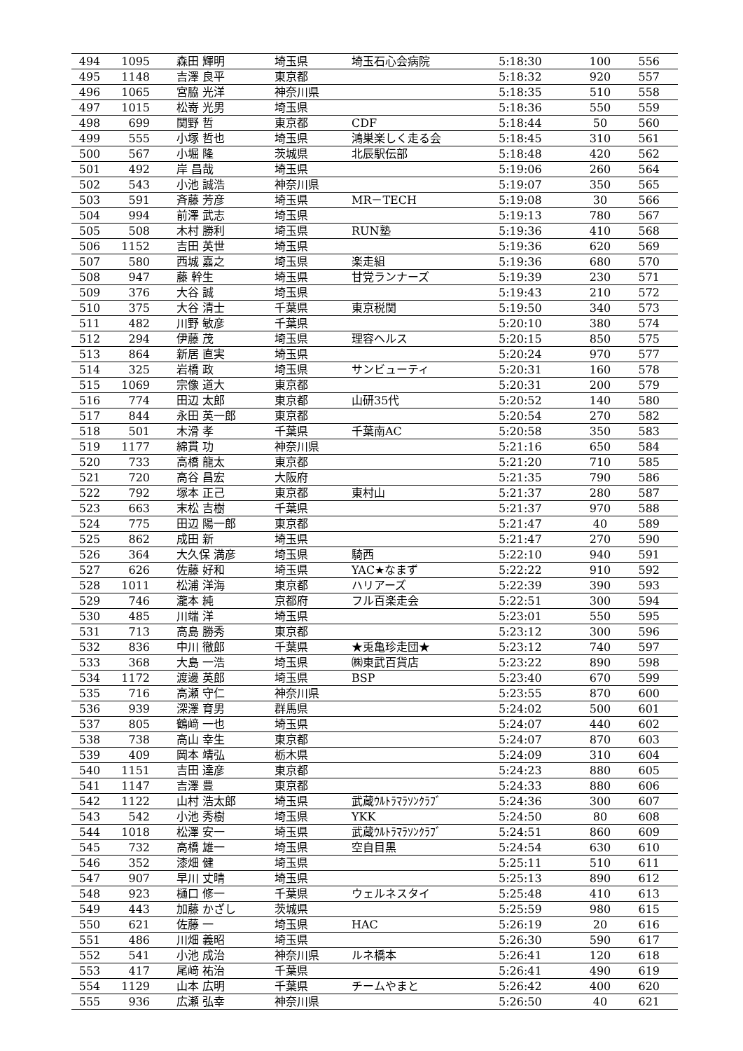| 494 | 1095 | 森田 輝明 | 埼玉県 | 埼玉石心会病院 | 5:18:30 | 100 | 556 |
| 495 | 1148 | 吉澤 良平 | 東京都 | | 5:18:32 | 920 | 557 |
| 496 | 1065 | 宮脇 光洋 | 神奈川県 | | 5:18:35 | 510 | 558 |
| 497 | 1015 | 松嵜 光男 | 埼玉県 | | 5:18:36 | 550 | 559 |
| 498 | 699 | 関野 哲 | 東京都 | CDF | 5:18:44 | 50 | 560 |
| 499 | 555 | 小塚 哲也 | 埼玉県 | 鴻巣楽しく走る会 | 5:18:45 | 310 | 561 |
| 500 | 567 | 小堀 隆 | 茨城県 | 北辰駅伝部 | 5:18:48 | 420 | 562 |
| 501 | 492 | 岸 昌哉 | 埼玉県 | | 5:19:06 | 260 | 564 |
| 502 | 543 | 小池 誠浩 | 神奈川県 | | 5:19:07 | 350 | 565 |
| 503 | 591 | 斉藤 芳彦 | 埼玉県 | MR－TECH | 5:19:08 | 30 | 566 |
| 504 | 994 | 前澤 武志 | 埼玉県 | | 5:19:13 | 780 | 567 |
| 505 | 508 | 木村 勝利 | 埼玉県 | RUN塾 | 5:19:36 | 410 | 568 |
| 506 | 1152 | 吉田 英世 | 埼玉県 | | 5:19:36 | 620 | 569 |
| 507 | 580 | 西城 嘉之 | 埼玉県 | 楽走組 | 5:19:36 | 680 | 570 |
| 508 | 947 | 藤 幹生 | 埼玉県 | 甘党ランナーズ | 5:19:39 | 230 | 571 |
| 509 | 376 | 大谷 誠 | 埼玉県 | | 5:19:43 | 210 | 572 |
| 510 | 375 | 大谷 清士 | 千葉県 | 東京税関 | 5:19:50 | 340 | 573 |
| 511 | 482 | 川野 敏彦 | 千葉県 | | 5:20:10 | 380 | 574 |
| 512 | 294 | 伊藤 茂 | 埼玉県 | 理容ヘルス | 5:20:15 | 850 | 575 |
| 513 | 864 | 新居 直実 | 埼玉県 | | 5:20:24 | 970 | 577 |
| 514 | 325 | 岩橋 政 | 埼玉県 | サンビューティ | 5:20:31 | 160 | 578 |
| 515 | 1069 | 宗像 道大 | 東京都 | | 5:20:31 | 200 | 579 |
| 516 | 774 | 田辺 太郎 | 東京都 | 山研35代 | 5:20:52 | 140 | 580 |
| 517 | 844 | 永田 英一郎 | 東京都 | | 5:20:54 | 270 | 582 |
| 518 | 501 | 木滑 孝 | 千葉県 | 千葉南AC | 5:20:58 | 350 | 583 |
| 519 | 1177 | 綿貫 功 | 神奈川県 | | 5:21:16 | 650 | 584 |
| 520 | 733 | 高橋 龍太 | 東京都 | | 5:21:20 | 710 | 585 |
| 521 | 720 | 高谷 昌宏 | 大阪府 | | 5:21:35 | 790 | 586 |
| 522 | 792 | 塚本 正己 | 東京都 | 東村山 | 5:21:37 | 280 | 587 |
| 523 | 663 | 末松 吉樹 | 千葉県 | | 5:21:37 | 970 | 588 |
| 524 | 775 | 田辺 陽一郎 | 東京都 | | 5:21:47 | 40 | 589 |
| 525 | 862 | 成田 新 | 埼玉県 | | 5:21:47 | 270 | 590 |
| 526 | 364 | 大久保 満彦 | 埼玉県 | 騎西 | 5:22:10 | 940 | 591 |
| 527 | 626 | 佐藤 好和 | 埼玉県 | YAC★なまず | 5:22:22 | 910 | 592 |
| 528 | 1011 | 松浦 洋海 | 東京都 | ハリアーズ | 5:22:39 | 390 | 593 |
| 529 | 746 | 瀧本 純 | 京都府 | フル百楽走会 | 5:22:51 | 300 | 594 |
| 530 | 485 | 川端 洋 | 埼玉県 | | 5:23:01 | 550 | 595 |
| 531 | 713 | 高島 勝秀 | 東京都 | | 5:23:12 | 300 | 596 |
| 532 | 836 | 中川 徹郎 | 千葉県 | ★兎亀珍走団★ | 5:23:12 | 740 | 597 |
| 533 | 368 | 大島 一浩 | 埼玉県 | ㈱東武百貨店 | 5:23:22 | 890 | 598 |
| 534 | 1172 | 渡邊 英郎 | 埼玉県 | BSP | 5:23:40 | 670 | 599 |
| 535 | 716 | 高瀬 守仁 | 神奈川県 | | 5:23:55 | 870 | 600 |
| 536 | 939 | 深澤 育男 | 群馬県 | | 5:24:02 | 500 | 601 |
| 537 | 805 | 鶴﨑 一也 | 埼玉県 | | 5:24:07 | 440 | 602 |
| 538 | 738 | 高山 幸生 | 東京都 | | 5:24:07 | 870 | 603 |
| 539 | 409 | 岡本 靖弘 | 栃木県 | | 5:24:09 | 310 | 604 |
| 540 | 1151 | 吉田 達彦 | 東京都 | | 5:24:23 | 880 | 605 |
| 541 | 1147 | 吉澤 豊 | 東京都 | | 5:24:33 | 880 | 606 |
| 542 | 1122 | 山村 浩太郎 | 埼玉県 | 武蔵ｳﾙﾄﾗﾏﾗｿﾝｸﾗﾌﾞ | 5:24:36 | 300 | 607 |
| 543 | 542 | 小池 秀樹 | 埼玉県 | YKK | 5:24:50 | 80 | 608 |
| 544 | 1018 | 松澤 安一 | 埼玉県 | 武蔵ｳﾙﾄﾗﾏﾗｿﾝｸﾗﾌﾞ | 5:24:51 | 860 | 609 |
| 545 | 732 | 高橋 雄一 | 埼玉県 | 空自目黒 | 5:24:54 | 630 | 610 |
| 546 | 352 | 漆畑 健 | 埼玉県 | | 5:25:11 | 510 | 611 |
| 547 | 907 | 早川 丈晴 | 埼玉県 | | 5:25:13 | 890 | 612 |
| 548 | 923 | 樋口 修一 | 千葉県 | ウェルネスタイ | 5:25:48 | 410 | 613 |
| 549 | 443 | 加藤 かざし | 茨城県 | | 5:25:59 | 980 | 615 |
| 550 | 621 | 佐藤 一 | 埼玉県 | HAC | 5:26:19 | 20 | 616 |
| 551 | 486 | 川畑 義昭 | 埼玉県 | | 5:26:30 | 590 | 617 |
| 552 | 541 | 小池 成治 | 神奈川県 | ルネ橋本 | 5:26:41 | 120 | 618 |
| 553 | 417 | 尾﨑 祐治 | 千葉県 | | 5:26:41 | 490 | 619 |
| 554 | 1129 | 山本 広明 | 千葉県 | チームやまと | 5:26:42 | 400 | 620 |
| 555 | 936 | 広瀬 弘幸 | 神奈川県 | | 5:26:50 | 40 | 621 |